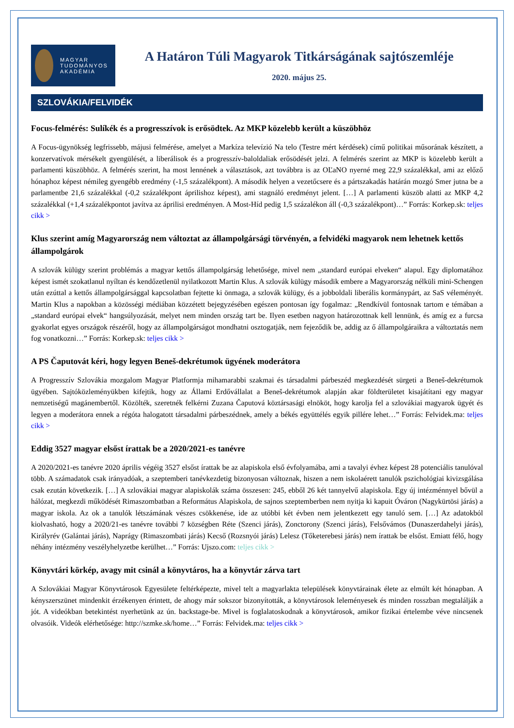MAGYAR
TUDOMÁNYOS
AKADÉMIA
A Határon Túli Magyarok Titkárságának sajtószemléje
2020. május 25.
SZLOVÁKIA/FELVIDÉK
Focus-felmérés: Sulíkék és a progresszívok is erősödtek. Az MKP közelebb került a küszöbhöz
A Focus-ügynökség legfrissebb, májusi felmérése, amelyet a Markíza televízió Na telo (Testre mért kérdések) című politikai műsorának készített, a konzervatívok mérsékelt gyengülését, a liberálisok és a progresszív-baloldaliak erősödését jelzi. A felmérés szerint az MKP is közelebb került a parlamenti küszöbhöz. A felmérés szerint, ha most lennének a választások, azt továbbra is az OĽaNO nyerné meg 22,9 százalékkal, ami az előző hónaphoz képest némileg gyengébb eredmény (-1,5 százalékpont). A második helyen a vezetőcsere és a pártszakadás határán mozgó Smer jutna be a parlamentbe 21,6 százalékkal (-0,2 százalékpont áprilishoz képest), ami stagnáló eredményt jelent. […] A parlamenti küszöb alatti az MKP 4,2 százalékkal (+1,4 százalékpontot javítva az áprilisi eredményen. A Most-Híd pedig 1,5 százalékon áll (-0,3 százalékpont)…” Forrás: Korkep.sk: teljes cikk >
Klus szerint amíg Magyarország nem változtat az állampolgársági törvényén, a felvidéki magyarok nem lehetnek kettős állampolgárok
A szlovák külügy szerint problémás a magyar kettős állampolgárság lehetősége, mivel nem „standard európai elveken“ alapul. Egy diplomatához képest ismét szokatlanul nyíltan és kendőzetlenül nyilatkozott Martin Klus. A szlovák külügy második embere a Magyarország nélküli mini-Schengen után ezúttal a kettős állampolgársággal kapcsolatban fejtette ki önmaga, a szlovák külügy, és a jobboldali liberális kormánypárt, az SaS véleményét. Martin Klus a napokban a közösségi médiában közzétett bejegyzésében egészen pontosan így fogalmaz: „Rendkívül fontosnak tartom e témában a „standard európai elvek“ hangsúlyozását, melyet nem minden ország tart be. Ilyen esetben nagyon határozottnak kell lennünk, és amíg ez a furcsa gyakorlat egyes országok részéről, hogy az állampolgárságot mondhatni osztogatják, nem fejeződik be, addig az ő állampolgáraikra a változtatás nem fog vonatkozni…” Forrás: Korkep.sk: teljes cikk >
A PS Čaputovát kéri, hogy legyen Beneš-dekrétumok ügyének moderátora
A Progresszív Szlovákia mozgalom Magyar Platformja mihamarabbi szakmai és társadalmi párbeszéd megkezdését sürgeti a Beneš-dekrétumok ügyében. Sajtóközleményükben kifejtik, hogy az Állami Erdővállalat a Beneš-dekrétumok alapján akar földterületet kisajátítani egy magyar nemzetiségű magánembertől. Közölték, szeretnék felkérni Zuzana Čaputová köztársasági elnököt, hogy karolja fel a szlovákiai magyarok ügyét és legyen a moderátora ennek a régóta halogatott társadalmi párbeszédnek, amely a békés együttélés egyik pillére lehet…” Forrás: Felvidek.ma: teljes cikk >
Eddig 3527 magyar elsőst írattak be a 2020/2021-es tanévre
A 2020/2021-es tanévre 2020 április végéig 3527 elsőst írattak be az alapiskola első évfolyamába, ami a tavalyi évhez képest 28 potenciális tanulóval több. A számadatok csak irányadóak, a szeptemberi tanévkezdetig bizonyosan változnak, hiszen a nem iskolaérett tanulók pszichológiai kivizsgálása csak ezután következik. […] A szlovákiai magyar alapiskolák száma összesen: 245, ebből 26 két tannyelvű alapiskola. Egy új intézménnyel bővül a hálózat, megkezdi működését Rimaszombatban a Református Alapiskola, de sajnos szeptemberben nem nyitja ki kapuit Óváron (Nagykürtösi járás) a magyar iskola. Az ok a tanulók létszámának vészes csökkenése, ide az utóbbi két évben nem jelentkezett egy tanuló sem. […] Az adatokból kiolvasható, hogy a 2020/21-es tanévre további 7 községben Réte (Szenci járás), Zonctorony (Szenci járás), Felsővámos (Dunaszerdahelyi járás), Királyrév (Galántai járás), Naprágy (Rimaszombati járás) Kecső (Rozsnyói járás) Lelesz (Tőketerebesi járás) nem írattak be elsőst. Emiatt félő, hogy néhány intézmény veszélyhelyzetbe kerülhet…” Forrás: Ujszo.com: teljes cikk >
Könyvtári körkép, avagy mit csinál a könyvtáros, ha a könyvtár zárva tart
A Szlovákiai Magyar Könyvtárosok Egyesülete feltérképezte, mivel telt a magyarlakta települések könyvtárainak élete az elmúlt két hónapban. A kényszerszünet mindenkit érzékenyen érintett, de ahogy már sokszor bizonyították, a könyvtárosok leleményesek és minden rosszban megtalálják a jót. A videókban betekintést nyerhetünk az ún. backstage-be. Mivel is foglalatoskodnak a könyvtárosok, amikor fizikai értelembe véve nincsenek olvasóik. Videók elérhetősége: http://szmke.sk/home…” Forrás: Felvidek.ma: teljes cikk >